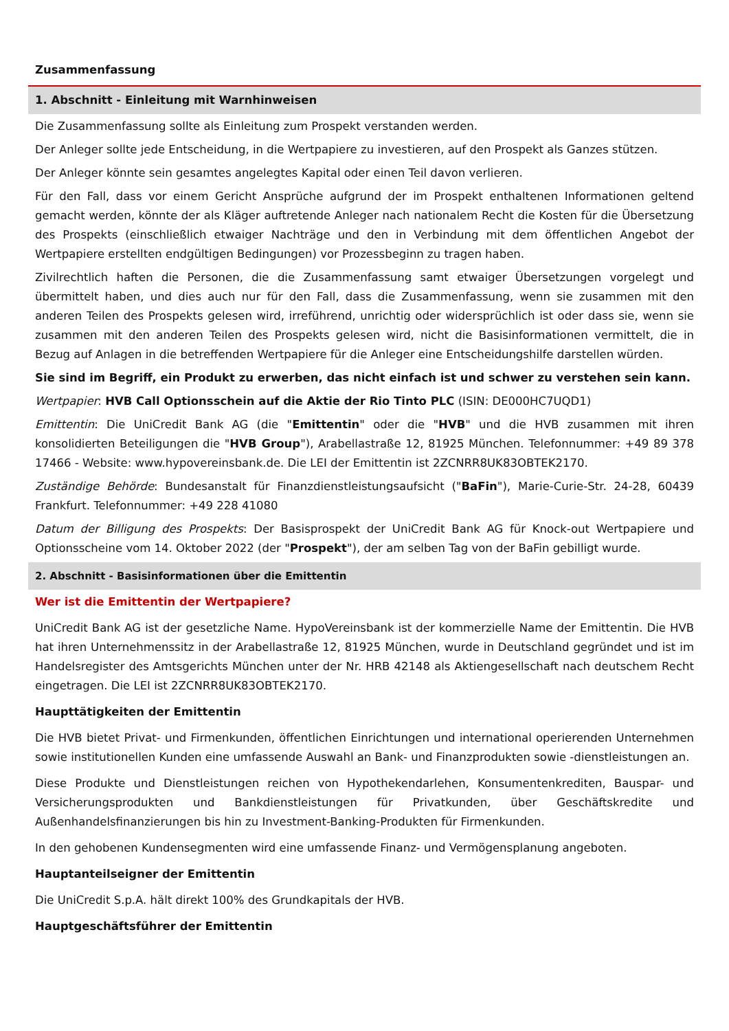Zusammenfassung
1. Abschnitt - Einleitung mit Warnhinweisen
Die Zusammenfassung sollte als Einleitung zum Prospekt verstanden werden.
Der Anleger sollte jede Entscheidung, in die Wertpapiere zu investieren, auf den Prospekt als Ganzes stützen.
Der Anleger könnte sein gesamtes angelegtes Kapital oder einen Teil davon verlieren.
Für den Fall, dass vor einem Gericht Ansprüche aufgrund der im Prospekt enthaltenen Informationen geltend gemacht werden, könnte der als Kläger auftretende Anleger nach nationalem Recht die Kosten für die Übersetzung des Prospekts (einschließlich etwaiger Nachträge und den in Verbindung mit dem öffentlichen Angebot der Wertpapiere erstellten endgültigen Bedingungen) vor Prozessbeginn zu tragen haben.
Zivilrechtlich haften die Personen, die die Zusammenfassung samt etwaiger Übersetzungen vorgelegt und übermittelt haben, und dies auch nur für den Fall, dass die Zusammenfassung, wenn sie zusammen mit den anderen Teilen des Prospekts gelesen wird, irreführend, unrichtig oder widersprüchlich ist oder dass sie, wenn sie zusammen mit den anderen Teilen des Prospekts gelesen wird, nicht die Basisinformationen vermittelt, die in Bezug auf Anlagen in die betreffenden Wertpapiere für die Anleger eine Entscheidungshilfe darstellen würden.
Sie sind im Begriff, ein Produkt zu erwerben, das nicht einfach ist und schwer zu verstehen sein kann.
Wertpapier: HVB Call Optionsschein auf die Aktie der Rio Tinto PLC (ISIN: DE000HC7UQD1)
Emittentin: Die UniCredit Bank AG (die "Emittentin" oder die "HVB" und die HVB zusammen mit ihren konsolidierten Beteiligungen die "HVB Group"), Arabellastraße 12, 81925 München. Telefonnummer: +49 89 378 17466 - Website: www.hypovereinsbank.de. Die LEI der Emittentin ist 2ZCNRR8UK83OBTEK2170.
Zuständige Behörde: Bundesanstalt für Finanzdienstleistungsaufsicht ("BaFin"), Marie-Curie-Str. 24-28, 60439 Frankfurt. Telefonnummer: +49 228 41080
Datum der Billigung des Prospekts: Der Basisprospekt der UniCredit Bank AG für Knock-out Wertpapiere und Optionsscheine vom 14. Oktober 2022 (der "Prospekt"), der am selben Tag von der BaFin gebilligt wurde.
2. Abschnitt - Basisinformationen über die Emittentin
Wer ist die Emittentin der Wertpapiere?
UniCredit Bank AG ist der gesetzliche Name. HypoVereinsbank ist der kommerzielle Name der Emittentin. Die HVB hat ihren Unternehmenssitz in der Arabellastraße 12, 81925 München, wurde in Deutschland gegründet und ist im Handelsregister des Amtsgerichts München unter der Nr. HRB 42148 als Aktiengesellschaft nach deutschem Recht eingetragen. Die LEI ist 2ZCNRR8UK83OBTEK2170.
Haupttätigkeiten der Emittentin
Die HVB bietet Privat- und Firmenkunden, öffentlichen Einrichtungen und international operierenden Unternehmen sowie institutionellen Kunden eine umfassende Auswahl an Bank- und Finanzprodukten sowie -dienstleistungen an.
Diese Produkte und Dienstleistungen reichen von Hypothekendarlehen, Konsumentenkrediten, Bauspar- und Versicherungsprodukten und Bankdienstleistungen für Privatkunden, über Geschäftskredite und Außenhandelsfinanzierungen bis hin zu Investment-Banking-Produkten für Firmenkunden.
In den gehobenen Kundensegmenten wird eine umfassende Finanz- und Vermögensplanung angeboten.
Hauptanteilseigner der Emittentin
Die UniCredit S.p.A. hält direkt 100% des Grundkapitals der HVB.
Hauptgeschäftsführer der Emittentin